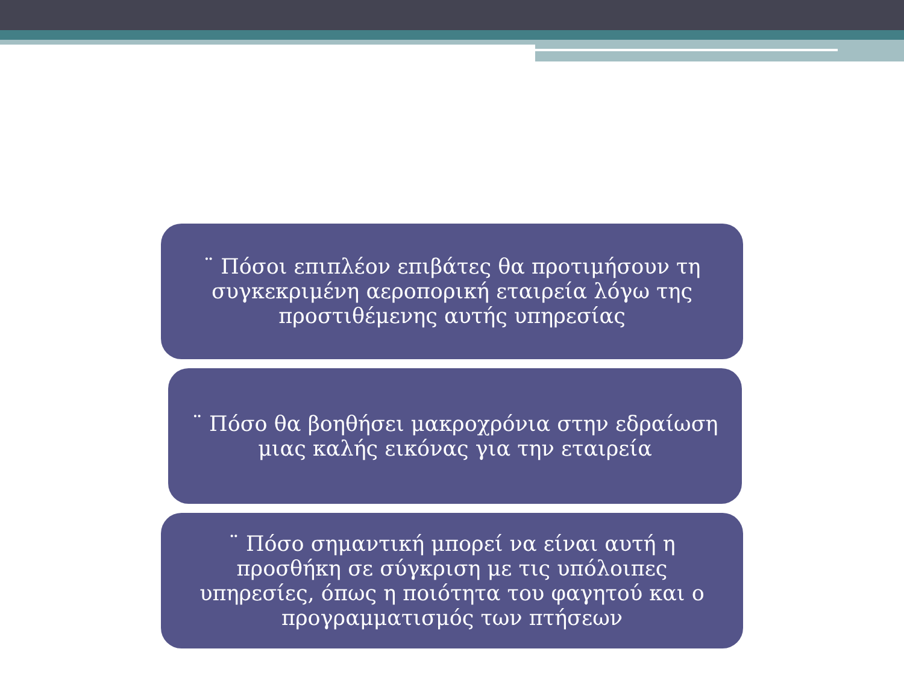¨ Πόσοι επιπλέον επιβάτες θα προτιμήσουν τη συγκεκριμένη αεροπορική εταιρεία λόγω της προστιθέμενης αυτής υπηρεσίας
¨ Πόσο θα βοηθήσει μακροχρόνια στην εδραίωση μιας καλής εικόνας για την εταιρεία
¨ Πόσο σημαντική μπορεί να είναι αυτή η προσθήκη σε σύγκριση με τις υπόλοιπες υπηρεσίες, όπως η ποιότητα του φαγητού και ο προγραμματισμός των πτήσεων